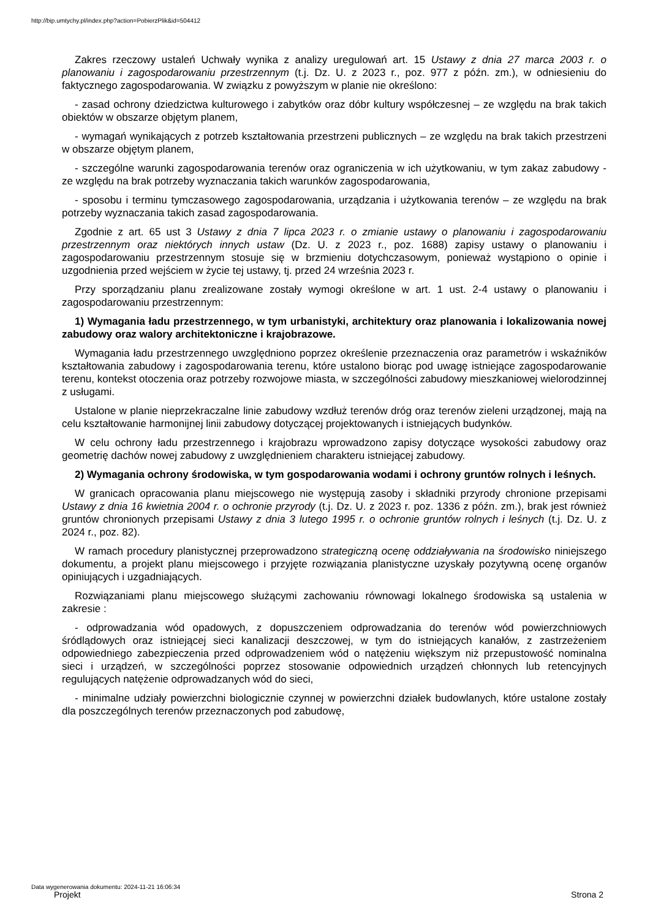http://bip.umtychy.pl/index.php?action=PobierzPlik&id=504412
Zakres rzeczowy ustaleń Uchwały wynika z analizy uregulowań art. 15 Ustawy z dnia 27 marca 2003 r. o planowaniu i zagospodarowaniu przestrzennym (t.j. Dz. U. z 2023 r., poz. 977 z późn. zm.), w odniesieniu do faktycznego zagospodarowania. W związku z powyższym w planie nie określono:
- zasad ochrony dziedzictwa kulturowego i zabytków oraz dóbr kultury współczesnej – ze względu na brak takich obiektów w obszarze objętym planem,
- wymagań wynikających z potrzeb kształtowania przestrzeni publicznych – ze względu na brak takich przestrzeni w obszarze objętym planem,
- szczególne warunki zagospodarowania terenów oraz ograniczenia w ich użytkowaniu, w tym zakaz zabudowy - ze względu na brak potrzeby wyznaczania takich warunków zagospodarowania,
- sposobu i terminu tymczasowego zagospodarowania, urządzania i użytkowania terenów – ze względu na brak potrzeby wyznaczania takich zasad zagospodarowania.
Zgodnie z art. 65 ust 3 Ustawy z dnia 7 lipca 2023 r. o zmianie ustawy o planowaniu i zagospodarowaniu przestrzennym oraz niektórych innych ustaw (Dz. U. z 2023 r., poz. 1688) zapisy ustawy o planowaniu i zagospodarowaniu przestrzennym stosuje się w brzmieniu dotychczasowym, ponieważ wystąpiono o opinie i uzgodnienia przed wejściem w życie tej ustawy, tj. przed 24 września 2023 r.
Przy sporządzaniu planu zrealizowane zostały wymogi określone w art. 1 ust. 2-4 ustawy o planowaniu i zagospodarowaniu przestrzennym:
1) Wymagania ładu przestrzennego, w tym urbanistyki, architektury oraz planowania i lokalizowania nowej zabudowy oraz walory architektoniczne i krajobrazowe.
Wymagania ładu przestrzennego uwzględniono poprzez określenie przeznaczenia oraz parametrów i wskaźników kształtowania zabudowy i zagospodarowania terenu, które ustalono biorąc pod uwagę istniejące zagospodarowanie terenu, kontekst otoczenia oraz potrzeby rozwojowe miasta, w szczególności zabudowy mieszkaniowej wielorodzinnej z usługami.
Ustalone w planie nieprzekraczalne linie zabudowy wzdłuż terenów dróg oraz terenów zieleni urządzonej, mają na celu kształtowanie harmonijnej linii zabudowy dotyczącej projektowanych i istniejących budynków.
W celu ochrony ładu przestrzennego i krajobrazu wprowadzono zapisy dotyczące wysokości zabudowy oraz geometrię dachów nowej zabudowy z uwzględnieniem charakteru istniejącej zabudowy.
2) Wymagania ochrony środowiska, w tym gospodarowania wodami i ochrony gruntów rolnych i leśnych.
W granicach opracowania planu miejscowego nie występują zasoby i składniki przyrody chronione przepisami Ustawy z dnia 16 kwietnia 2004 r. o ochronie przyrody (t.j. Dz. U. z 2023 r. poz. 1336 z późn. zm.), brak jest również gruntów chronionych przepisami Ustawy z dnia 3 lutego 1995 r. o ochronie gruntów rolnych i leśnych (t.j. Dz. U. z 2024 r., poz. 82).
W ramach procedury planistycznej przeprowadzono strategiczną ocenę oddziaływania na środowisko niniejszego dokumentu, a projekt planu miejscowego i przyjęte rozwiązania planistyczne uzyskały pozytywną ocenę organów opiniujących i uzgadniających.
Rozwiązaniami planu miejscowego służącymi zachowaniu równowagi lokalnego środowiska są ustalenia w zakresie :
- odprowadzania wód opadowych, z dopuszczeniem odprowadzania do terenów wód powierzchniowych śródlądowych oraz istniejącej sieci kanalizacji deszczowej, w tym do istniejących kanałów, z zastrzeżeniem odpowiedniego zabezpieczenia przed odprowadzeniem wód o natężeniu większym niż przepustowość nominalna sieci i urządzeń, w szczególności poprzez stosowanie odpowiednich urządzeń chłonnych lub retencyjnych regulujących natężenie odprowadzanych wód do sieci,
- minimalne udziały powierzchni biologicznie czynnej w powierzchni działek budowlanych, które ustalone zostały dla poszczególnych terenów przeznaczonych pod zabudowę,
Data wygenerowania dokumentu: 2024-11-21 16:06:34
Projekt Strona 2